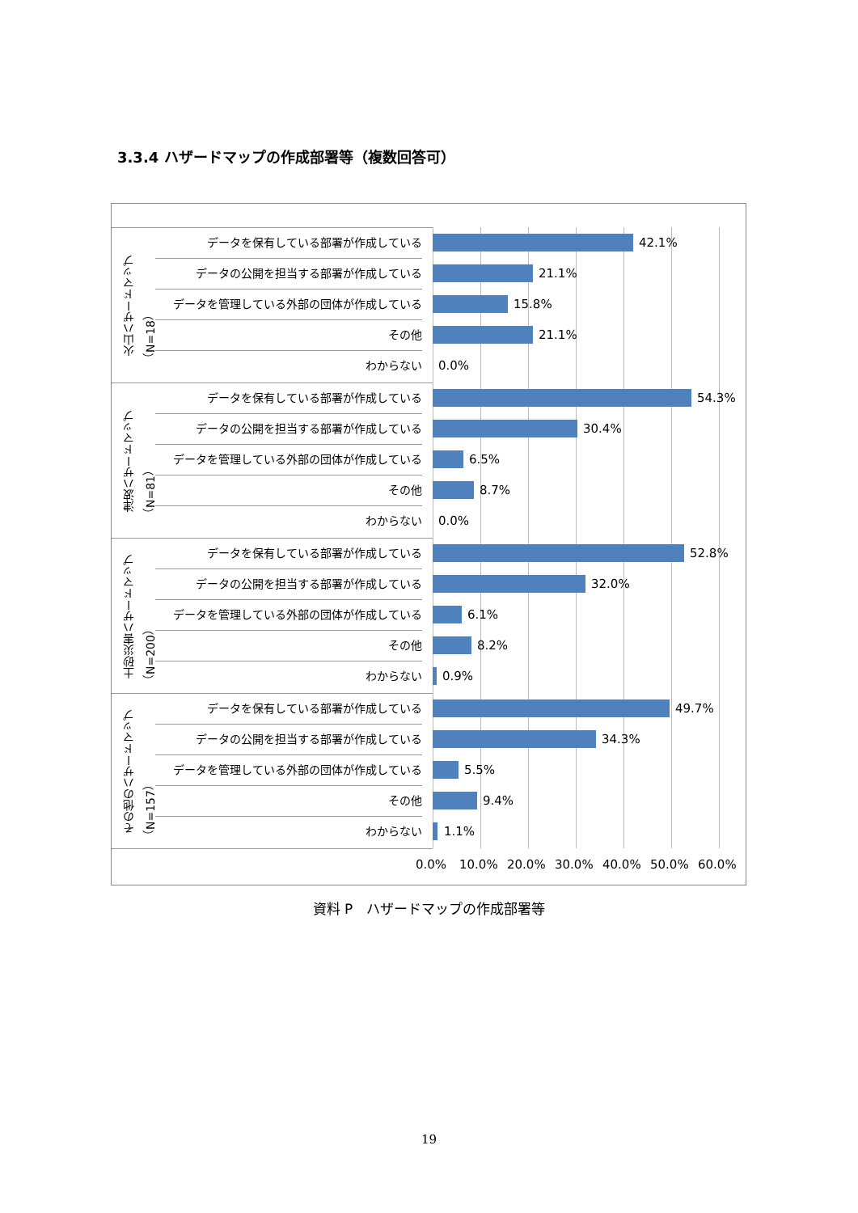3.3.4 ハザードマップの作成部署等（複数回答可）
火山ハザードマップ
（N=18）
津波ハザードマップ
（N=81）
土砂災害ハザードマップ
（N=200）
その他のハザードマップ
（N=157）
データを保有している部署が作成している
42.1%
データの公開を担当する部署が作成している
21.1%
データを管理している外部の団体が作成している
15.8%
その他
21.1%
わからない
0.0%
データを保有している部署が作成している
54.3%
データの公開を担当する部署が作成している
30.4%
データを管理している外部の団体が作成している
6.5%
その他
8.7%
わからない
0.0%
データを保有している部署が作成している
52.8%
データの公開を担当する部署が作成している
32.0%
データを管理している外部の団体が作成している
6.1%
その他
8.2%
わからない
0.9%
データを保有している部署が作成している
49.7%
データの公開を担当する部署が作成している
34.3%
データを管理している外部の団体が作成している
5.5%
その他
9.4%
わからない
1.1%
0.0% 10.0% 20.0% 30.0% 40.0% 50.0% 60.0%
資料 P　ハザードマップの作成部署等
19